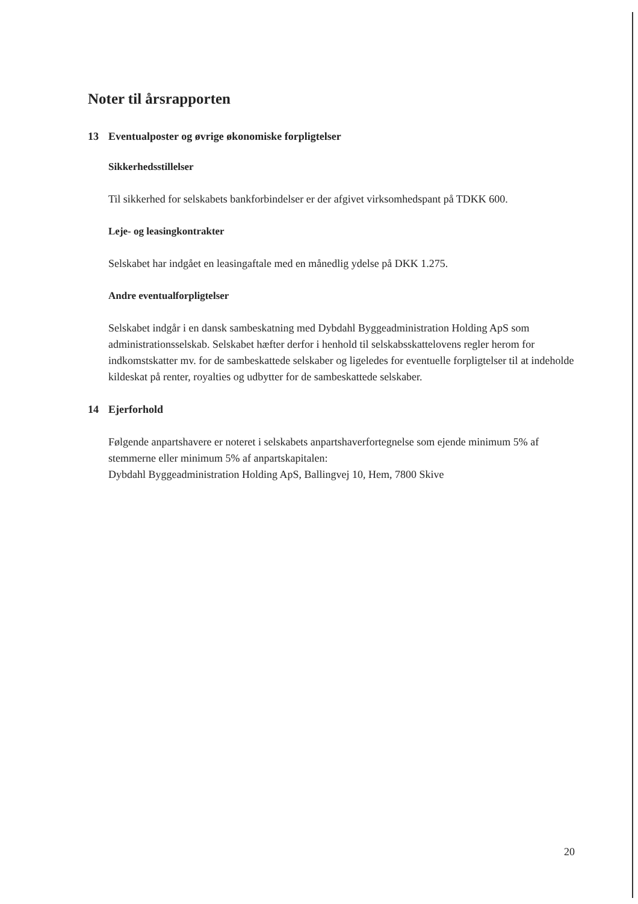Noter til årsrapporten
13 Eventualposter og øvrige økonomiske forpligtelser
Sikkerhedsstillelser
Til sikkerhed for selskabets bankforbindelser er der afgivet virksomhedspant på TDKK 600.
Leje- og leasingkontrakter
Selskabet har indgået en leasingaftale med en månedlig ydelse på DKK 1.275.
Andre eventualforpligtelser
Selskabet indgår i en dansk sambeskatning med Dybdahl Byggeadministration Holding ApS som administrationsselskab. Selskabet hæfter derfor i henhold til selskabsskattelovens regler herom for indkomstskatter mv. for de sambeskattede selskaber og ligeledes for eventuelle forpligtelser til at indeholde kildeskat på renter, royalties og udbytter for de sambeskattede selskaber.
14 Ejerforhold
Følgende anpartshavere er noteret i selskabets anpartshaverfortegnelse som ejende minimum 5% af stemmerne eller minimum 5% af anpartskapitalen:
Dybdahl Byggeadministration Holding ApS, Ballingvej 10, Hem, 7800 Skive
20